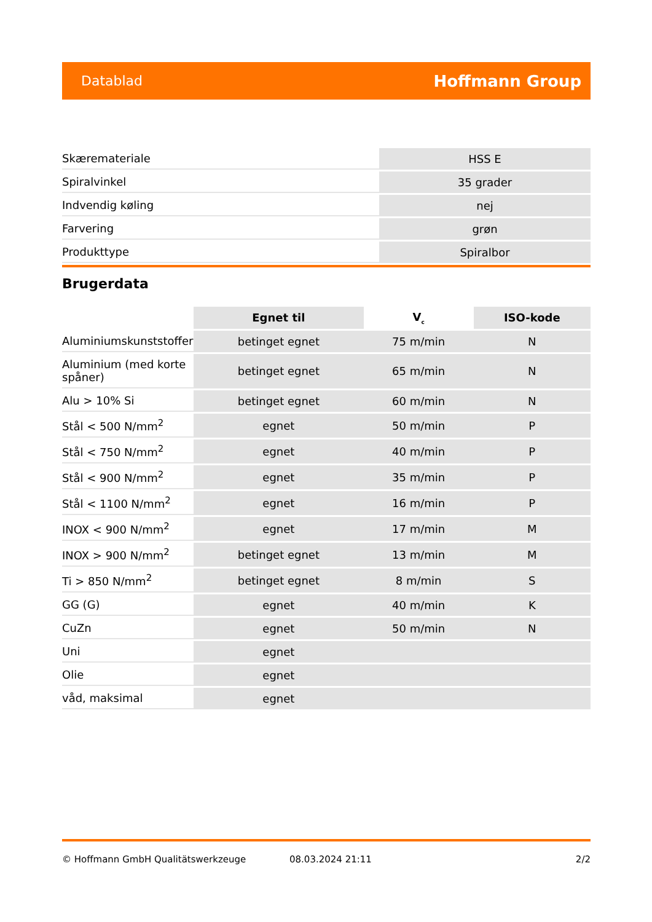Datablad Hoffmann Group
| Skæremateriale | HSS E |
| Spiralvinkel | 35 grader |
| Indvendig køling | nej |
| Farvering | grøn |
| Produkttype | Spiralbor |
Brugerdata
| | Egnet til | V<sub>c</sub> | ISO-kode |
| --- | --- | --- | --- |
| Aluminiumskunststoffer | betinget egnet | 75 m/min | N |
| Aluminium (med korte spåner) | betinget egnet | 65 m/min | N |
| Alu > 10% Si | betinget egnet | 60 m/min | N |
| Stål < 500 N/mm<sup>2</sup> | egnet | 50 m/min | P |
| Stål < 750 N/mm<sup>2</sup> | egnet | 40 m/min | P |
| Stål < 900 N/mm<sup>2</sup> | egnet | 35 m/min | P |
| Stål < 1100 N/mm<sup>2</sup> | egnet | 16 m/min | P |
| INOX < 900 N/mm<sup>2</sup> | egnet | 17 m/min | M |
| INOX > 900 N/mm<sup>2</sup> | betinget egnet | 13 m/min | M |
| Ti > 850 N/mm<sup>2</sup> | betinget egnet | 8 m/min | S |
| GG (G) | egnet | 40 m/min | K |
| CuZn | egnet | 50 m/min | N |
| Uni | egnet | | |
| Olie | egnet | | |
| våd, maksimal | egnet | | |
© Hoffmann GmbH Qualitätswerkzeuge 08.03.2024 21:11 2/2